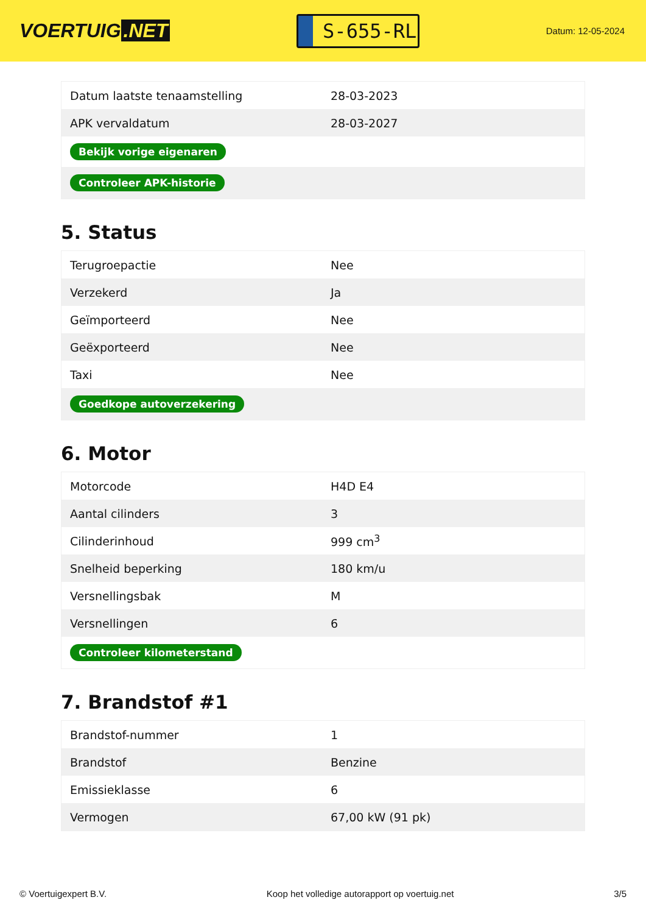VOERTUIG.NET
S-655-RL
Datum: 12-05-2024
| Datum laatste tenaamstelling | 28-03-2023 |
| APK vervaldatum | 28-03-2027 |
| Bekijk vorige eigenaren | |
| Controleer APK-historie | |
5. Status
| Terugroepactie | Nee |
| Verzekerd | Ja |
| Geïmporteerd | Nee |
| Geëxporteerd | Nee |
| Taxi | Nee |
| Goedkope autoverzekering | |
6. Motor
| Motorcode | H4D E4 |
| Aantal cilinders | 3 |
| Cilinderinhoud | 999 cm<sup>3</sup> |
| Snelheid beperking | 180 km/u |
| Versnellingsbak | M |
| Versnellingen | 6 |
| Controleer kilometerstand | |
7. Brandstof #1
| Brandstof-nummer | 1 |
| Brandstof | Benzine |
| Emissieklasse | 6 |
| Vermogen | 67,00 kW (91 pk) |
© Voertuigexpert B.V. Koop het volledige autorapport op voertuig.net 3/5